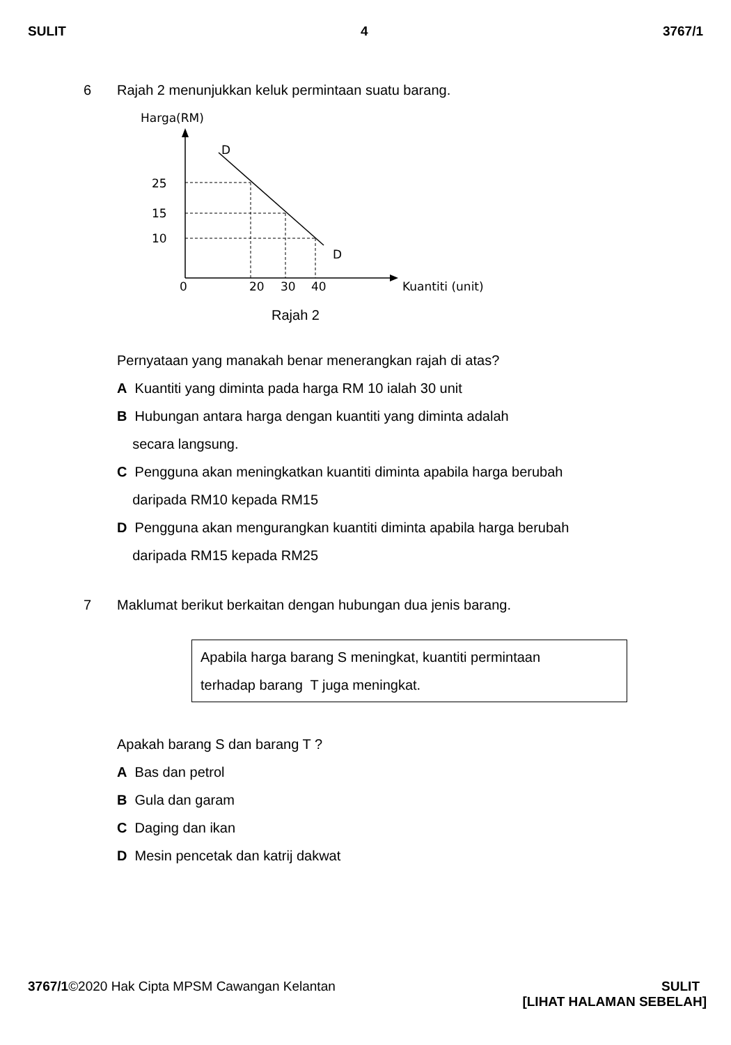SULIT 4 3767/1
6 Rajah 2 menunjukkan keluk permintaan suatu barang.
Harga(RM)
D
D
25
15
10
0
20
30
40
Kuantiti (unit)
Rajah 2
Pernyataan yang manakah benar menerangkan rajah di atas?
A Kuantiti yang diminta pada harga RM 10 ialah 30 unit
B Hubungan antara harga dengan kuantiti yang diminta adalah
secara langsung.
C Pengguna akan meningkatkan kuantiti diminta apabila harga berubah
daripada RM10 kepada RM15
D Pengguna akan mengurangkan kuantiti diminta apabila harga berubah
daripada RM15 kepada RM25
7 Maklumat berikut berkaitan dengan hubungan dua jenis barang.
Apabila harga barang S meningkat, kuantiti permintaan
terhadap barang T juga meningkat.
Apakah barang S dan barang T ?
A Bas dan petrol
B Gula dan garam
C Daging dan ikan
D Mesin pencetak dan katrij dakwat
3767/1©2020 Hak Cipta MPSM Cawangan Kelantan SULIT
[LIHAT HALAMAN SEBELAH]